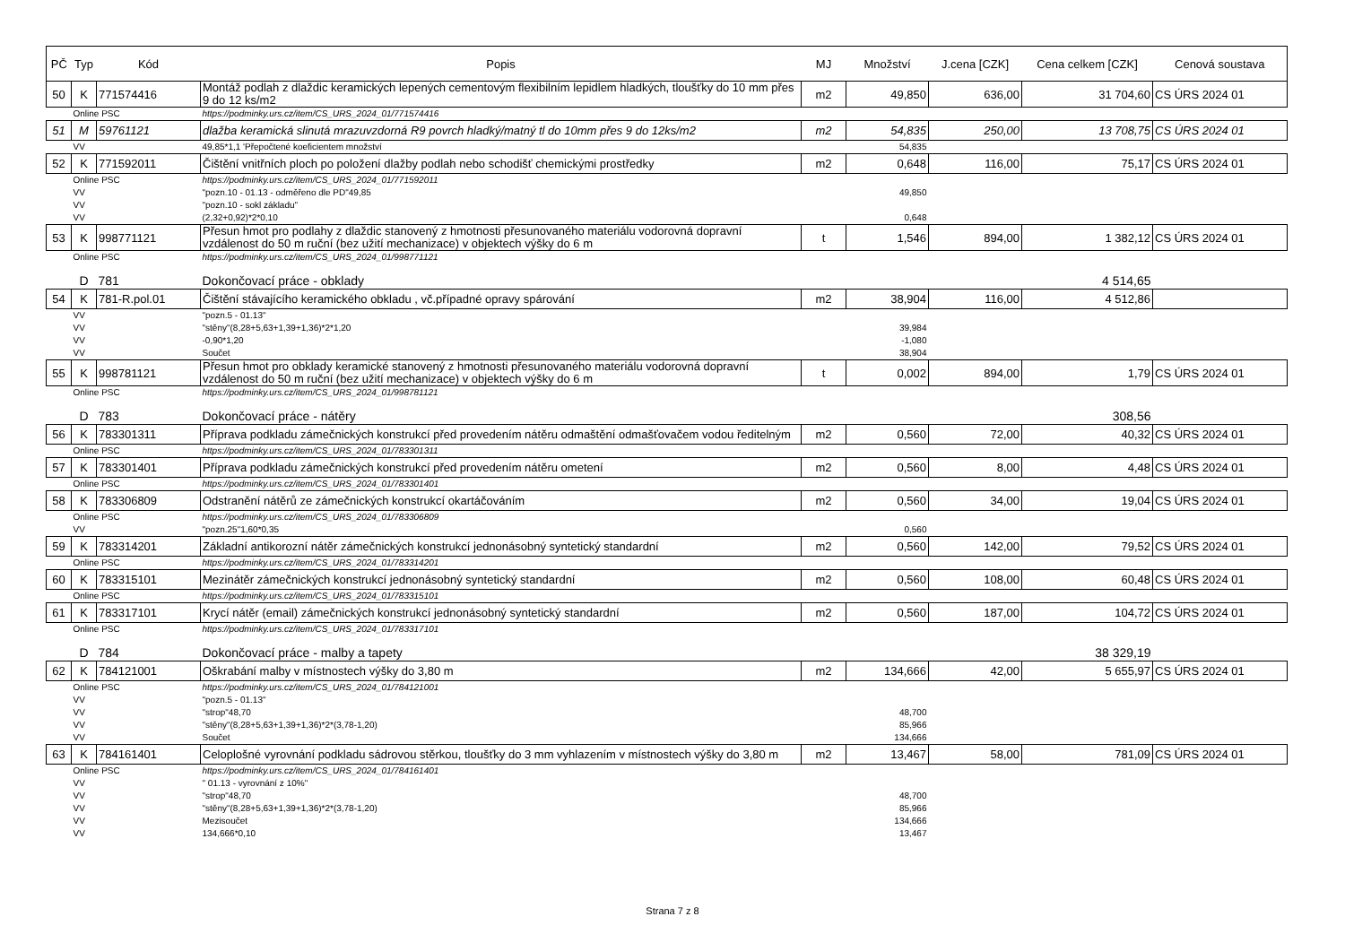| PČ | Typ | Kód | Popis | MJ | Množství | J.cena [CZK] | Cena celkem [CZK] | Cenová soustava |
| --- | --- | --- | --- | --- | --- | --- | --- | --- |
| 50 | K | 771574416 | Montáž podlah z dlaždic keramických lepených cementovým flexibilním lepidlem hladkých, tloušťky do 10 mm přes 9 do 12 ks/m2 | m2 | 49,850 | 636,00 | 31 704,60 | CS ÚRS 2024 01 |
| | Online PSC | | https://podminky.urs.cz/item/CS_URS_2024_01/771574416 | | | | | |
| 51 | M | 59761121 | dlažba keramická slinutá mrazuvzdorná R9 povrch hladký/matný tl do 10mm přes 9 do 12ks/m2 | m2 | 54,835 | 250,00 | 13 708,75 | CS ÚRS 2024 01 |
| | VV | | 49,85*1,1 'Přepočtené koeficientem množství | | 54,835 | | | |
| 52 | K | 771592011 | Čištění vnitřních ploch po položení dlažby podlah nebo schodišť chemickými prostředky | m2 | 0,648 | 116,00 | 75,17 | CS ÚRS 2024 01 |
| | Online PSC | | https://podminky.urs.cz/item/CS_URS_2024_01/771592011 | | | | | |
| | VV | | "pozn.10 - 01.13 - odměřeno dle PD"49,85 | | 49,850 | | | |
| | VV | | "pozn.10 - sokl základu" | | | | | |
| | VV | | (2,32+0,92)*2*0,10 | | 0,648 | | | |
| 53 | K | 998771121 | Přesun hmot pro podlahy z dlaždic stanovený z hmotnosti přesunovaného materiálu vodorovná dopravní vzdálenost do 50 m ruční (bez užití mechanizace) v objektech výšky do 6 m | t | 1,546 | 894,00 | 1 382,12 | CS ÚRS 2024 01 |
| | Online PSC | | https://podminky.urs.cz/item/CS_URS_2024_01/998771121 | | | | | |
| | D | 781 | Dokončovací práce - obklady | | | | 4 514,65 | |
| 54 | K | 781-R.pol.01 | Čištění stávajícího keramického obkladu , vč.případné opravy spárování | m2 | 38,904 | 116,00 | 4 512,86 | |
| | VV | | "pozn.5 - 01.13" | | | | | |
| | VV | | "stěny"(8,28+5,63+1,39+1,36)*2*1,20 | | 39,984 | | | |
| | VV | | -0,90*1,20 | | -1,080 | | | |
| | VV | | Součet | | 38,904 | | | |
| 55 | K | 998781121 | Přesun hmot pro obklady keramické stanovený z hmotnosti přesunovaného materiálu vodorovná dopravní vzdálenost do 50 m ruční (bez užití mechanizace) v objektech výšky do 6 m | t | 0,002 | 894,00 | 1,79 | CS ÚRS 2024 01 |
| | Online PSC | | https://podminky.urs.cz/item/CS_URS_2024_01/998781121 | | | | | |
| | D | 783 | Dokončovací práce - nátěry | | | | 308,56 | |
| 56 | K | 783301311 | Příprava podkladu zámečnických konstrukcí před provedením nátěru odmaštění odmašťovačem vodou ředitelným | m2 | 0,560 | 72,00 | 40,32 | CS ÚRS 2024 01 |
| | Online PSC | | https://podminky.urs.cz/item/CS_URS_2024_01/783301311 | | | | | |
| 57 | K | 783301401 | Příprava podkladu zámečnických konstrukcí před provedením nátěru ometení | m2 | 0,560 | 8,00 | 4,48 | CS ÚRS 2024 01 |
| | Online PSC | | https://podminky.urs.cz/item/CS_URS_2024_01/783301401 | | | | | |
| 58 | K | 783306809 | Odstranění nátěrů ze zámečnických konstrukcí okartáčováním | m2 | 0,560 | 34,00 | 19,04 | CS ÚRS 2024 01 |
| | Online PSC | | https://podminky.urs.cz/item/CS_URS_2024_01/783306809 | | | | | |
| | VV | | "pozn.25"1,60*0,35 | | 0,560 | | | |
| 59 | K | 783314201 | Základní antikorozní nátěr zámečnických konstrukcí jednonásobný syntetický standardní | m2 | 0,560 | 142,00 | 79,52 | CS ÚRS 2024 01 |
| | Online PSC | | https://podminky.urs.cz/item/CS_URS_2024_01/783314201 | | | | | |
| 60 | K | 783315101 | Mezinátěr zámečnických konstrukcí jednonásobný syntetický standardní | m2 | 0,560 | 108,00 | 60,48 | CS ÚRS 2024 01 |
| | Online PSC | | https://podminky.urs.cz/item/CS_URS_2024_01/783315101 | | | | | |
| 61 | K | 783317101 | Krycí nátěr (email) zámečnických konstrukcí jednonásobný syntetický standardní | m2 | 0,560 | 187,00 | 104,72 | CS ÚRS 2024 01 |
| | Online PSC | | https://podminky.urs.cz/item/CS_URS_2024_01/783317101 | | | | | |
| | D | 784 | Dokončovací práce - malby a tapety | | | | 38 329,19 | |
| 62 | K | 784121001 | Oškrabání malby v místnostech výšky do 3,80 m | m2 | 134,666 | 42,00 | 5 655,97 | CS ÚRS 2024 01 |
| | Online PSC | | https://podminky.urs.cz/item/CS_URS_2024_01/784121001 | | | | | |
| | VV | | "pozn.5 - 01.13" | | | | | |
| | VV | | "strop"48,70 | | 48,700 | | | |
| | VV | | "stěny"(8,28+5,63+1,39+1,36)*2*(3,78-1,20) | | 85,966 | | | |
| | VV | | Součet | | 134,666 | | | |
| 63 | K | 784161401 | Celoplošné vyrovnání podkladu sádrovou stěrkou, tloušťky do 3 mm vyhlazením v místnostech výšky do 3,80 m | m2 | 13,467 | 58,00 | 781,09 | CS ÚRS 2024 01 |
| | Online PSC | | https://podminky.urs.cz/item/CS_URS_2024_01/784161401 | | | | | |
| | VV | | " 01.13 - vyrovnání z 10%" | | | | | |
| | VV | | "strop"48,70 | | 48,700 | | | |
| | VV | | "stěny"(8,28+5,63+1,39+1,36)*2*(3,78-1,20) | | 85,966 | | | |
| | VV | | Mezisoučet | | 134,666 | | | |
| | VV | | 134,666*0,10 | | 13,467 | | | |
Strana 7 z 8